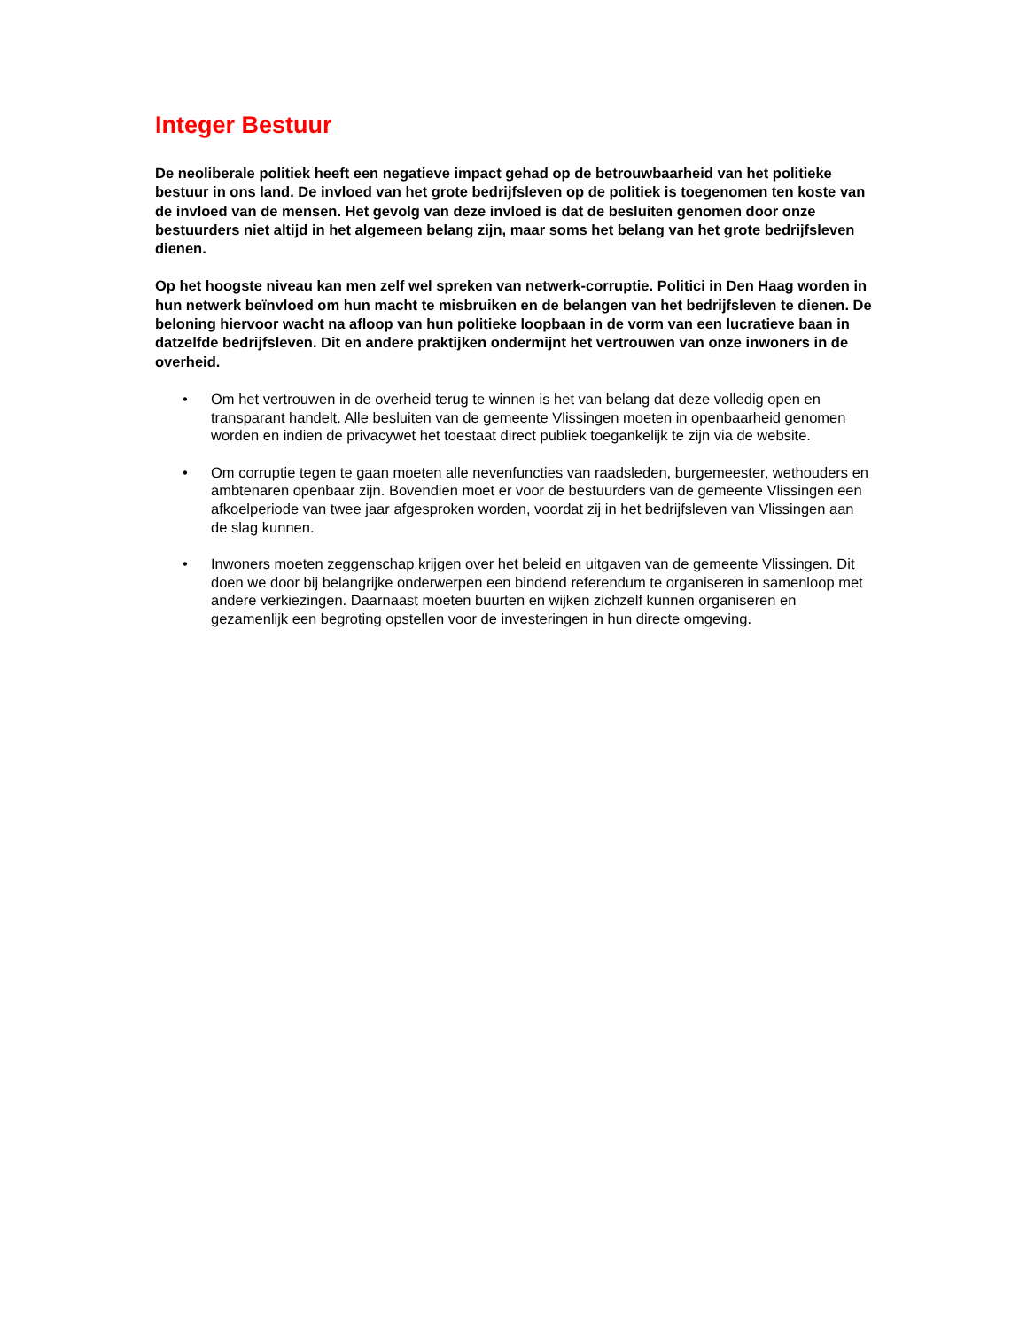Integer Bestuur
De neoliberale politiek heeft een negatieve impact gehad op de betrouwbaarheid van het politieke bestuur in ons land. De invloed van het grote bedrijfsleven op de politiek is toegenomen ten koste van de invloed van de mensen. Het gevolg van deze invloed is dat de besluiten genomen door onze bestuurders niet altijd in het algemeen belang zijn, maar soms het belang van het grote bedrijfsleven dienen.
Op het hoogste niveau kan men zelf wel spreken van netwerk-corruptie. Politici in Den Haag worden in hun netwerk beïnvloed om hun macht te misbruiken en de belangen van het bedrijfsleven te dienen. De beloning hiervoor wacht na afloop van hun politieke loopbaan in de vorm van een lucratieve baan in datzelfde bedrijfsleven. Dit en andere praktijken ondermijnt het vertrouwen van onze inwoners in de overheid.
• Om het vertrouwen in de overheid terug te winnen is het van belang dat deze volledig open en transparant handelt. Alle besluiten van de gemeente Vlissingen moeten in openbaarheid genomen worden en indien de privacywet het toestaat direct publiek toegankelijk te zijn via de website.
• Om corruptie tegen te gaan moeten alle nevenfuncties van raadsleden, burgemeester, wethouders en ambtenaren openbaar zijn. Bovendien moet er voor de bestuurders van de gemeente Vlissingen een afkoelperiode van twee jaar afgesproken worden, voordat zij in het bedrijfsleven van Vlissingen aan de slag kunnen.
• Inwoners moeten zeggenschap krijgen over het beleid en uitgaven van de gemeente Vlissingen. Dit doen we door bij belangrijke onderwerpen een bindend referendum te organiseren in samenloop met andere verkiezingen. Daarnaast moeten buurten en wijken zichzelf kunnen organiseren en gezamenlijk een begroting opstellen voor de investeringen in hun directe omgeving.